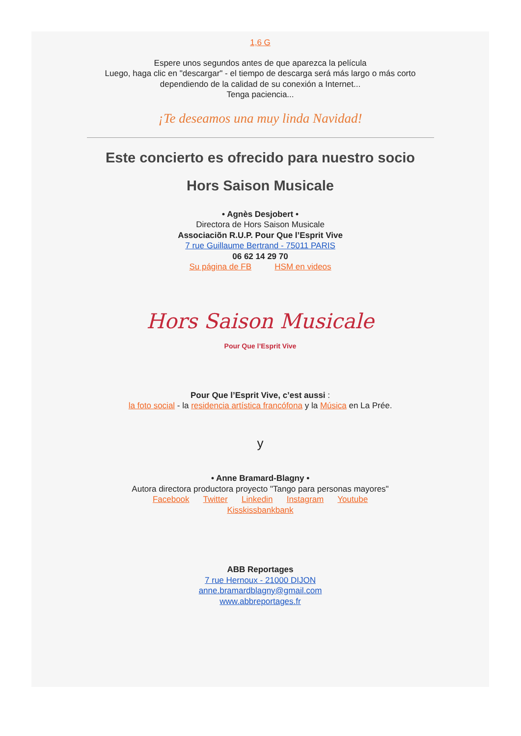1,6 G
Espere unos segundos antes de que aparezca la película
Luego, haga clic en "descargar" - el tiempo de descarga será más largo o más corto
dependiendo de la calidad de su conexión a Internet...
Tenga paciencia...
¡Te deseamos una muy linda Navidad!
Este concierto es ofrecido para nuestro socio
Hors Saison Musicale
• Agnès Desjobert •
Directora de Hors Saison Musicale
Associaciõn R.U.P. Pour Que l’Esprit Vive
7 rue Guillaume Bertrand - 75011 PARIS
06 62 14 29 70
Su página de FB HSM en videos
Hors Saison Musicale
Pour Que l’Esprit Vive
Pour Que l’Esprit Vive, c’est aussi :
la foto social - la residencia artística francófona y la Música en La Prée.
y
• Anne Bramard-Blagny •
Autora directora productora proyecto "Tango para personas mayores"
Facebook Twitter Linkedin Instagram Youtube
Kisskissbankbank
ABB Reportages
7 rue Hernoux - 21000 DIJON
anne.bramardblagny@gmail.com
www.abbreportages.fr